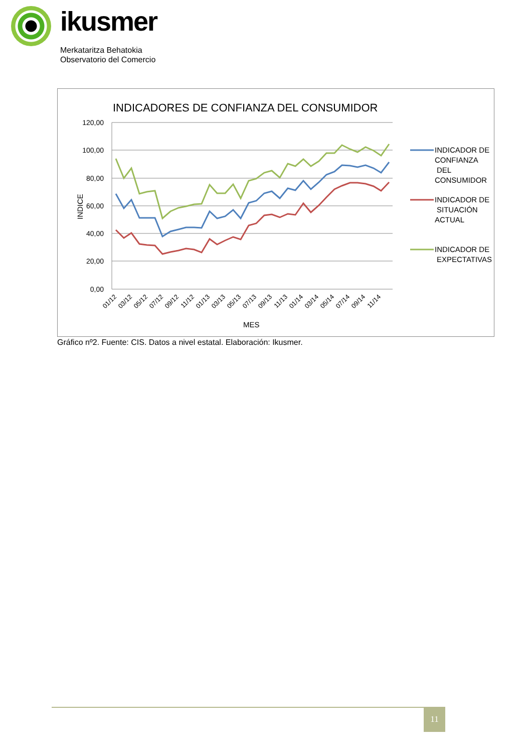ikusmer
Merkataritza Behatokia
Observatorio del Comercio
INDICADORES DE CONFIANZA DEL CONSUMIDOR
120,00
100,00
80,00
60,00
40,00
20,00
0,00
INDICE
01/12
03/12
05/12
07/12
09/12
11/12
01/13
03/13
05/13
07/13
09/13
11/13
01/14
03/14
05/14
07/14
09/14
11/14
MES
INDICADOR DE
CONFIANZA
DEL
CONSUMIDOR
INDICADOR DE
SITUACIÓN
ACTUAL
INDICADOR DE
EXPECTATIVAS
Gráfico nº2. Fuente: CIS. Datos a nivel estatal. Elaboración: Ikusmer.
11